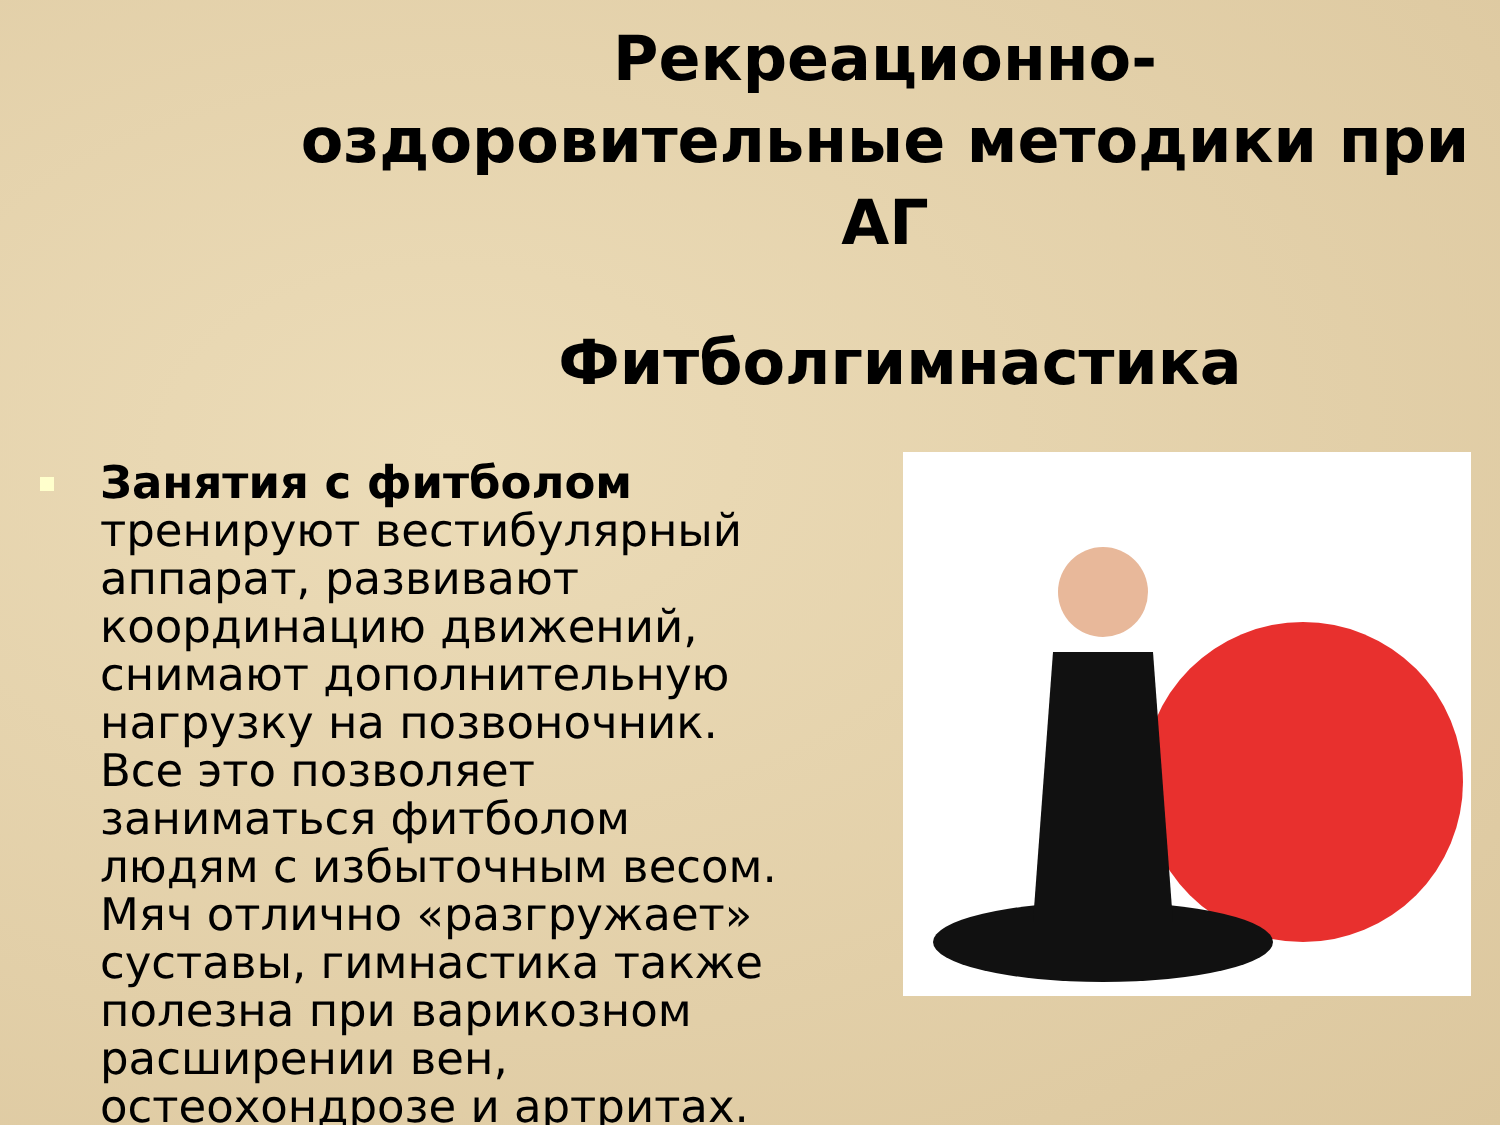Рекреационно-оздоровительные методики при АГ
Фитболгимнастика
Занятия с фитболом тренируют вестибулярный аппарат, развивают координацию движений, снимают дополнительную нагрузку на позвоночник. Все это позволяет заниматься фитболом людям с избыточным весом. Мяч отлично «разгружает» суставы, гимнастика также полезна при варикозном расширении вен, остеохондрозе и артритах.